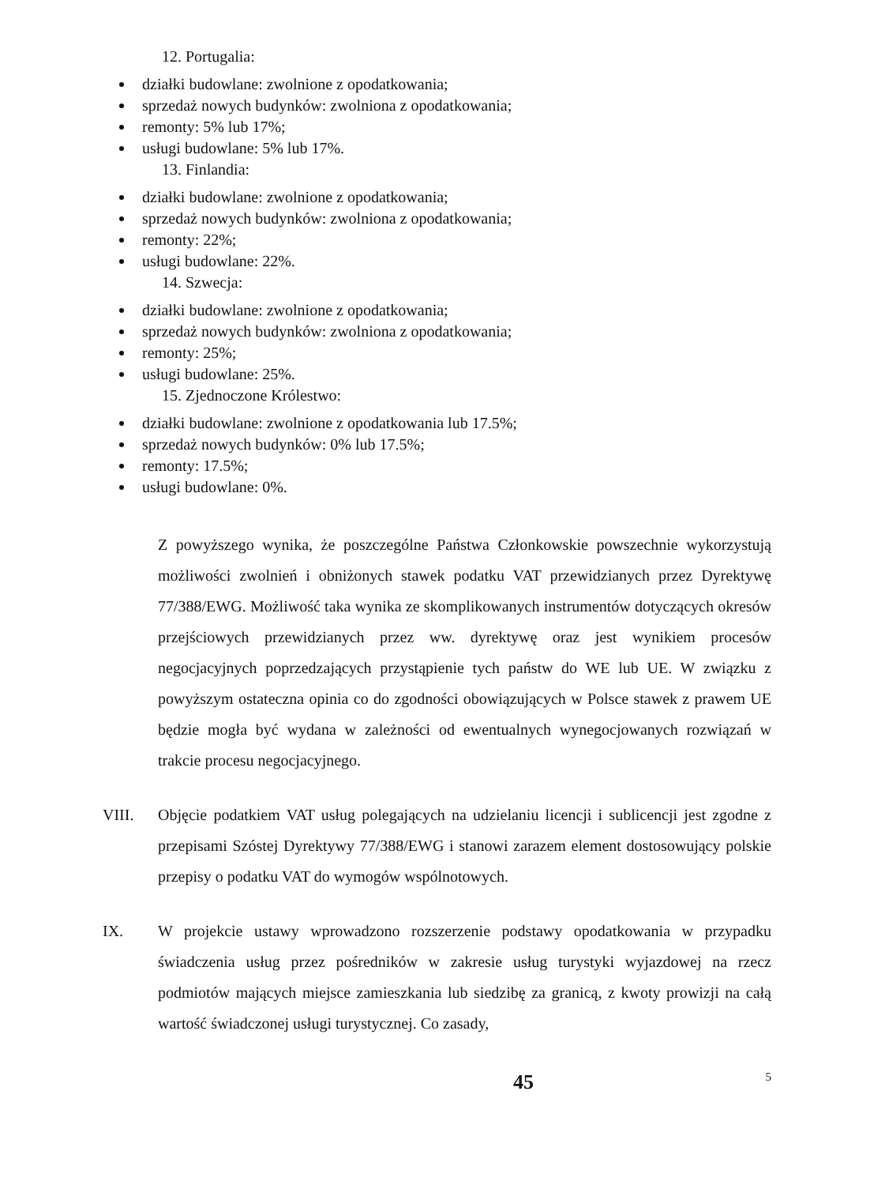12. Portugalia:
działki budowlane: zwolnione z opodatkowania;
sprzedaż nowych budynków: zwolniona z opodatkowania;
remonty: 5% lub 17%;
usługi budowlane: 5% lub 17%.
13. Finlandia:
działki budowlane: zwolnione z opodatkowania;
sprzedaż nowych budynków: zwolniona z opodatkowania;
remonty: 22%;
usługi budowlane: 22%.
14. Szwecja:
działki budowlane: zwolnione z opodatkowania;
sprzedaż nowych budynków: zwolniona z opodatkowania;
remonty: 25%;
usługi budowlane: 25%.
15. Zjednoczone Królestwo:
działki budowlane: zwolnione z opodatkowania lub 17.5%;
sprzedaż nowych budynków: 0% lub 17.5%;
remonty: 17.5%;
usługi budowlane: 0%.
Z powyższego wynika, że poszczególne Państwa Członkowskie powszechnie wykorzystują możliwości zwolnień i obniżonych stawek podatku VAT przewidzianych przez Dyrektywę 77/388/EWG. Możliwość taka wynika ze skomplikowanych instrumentów dotyczących okresów przejściowych przewidzianych przez ww. dyrektywę oraz jest wynikiem procesów negocjacyjnych poprzedzających przystąpienie tych państw do WE lub UE. W związku z powyższym ostateczna opinia co do zgodności obowiązujących w Polsce stawek z prawem UE będzie mogła być wydana w zależności od ewentualnych wynegocjowanych rozwiązań w trakcie procesu negocjacyjnego.
VIII. Objęcie podatkiem VAT usług polegających na udzielaniu licencji i sublicencji jest zgodne z przepisami Szóstej Dyrektywy 77/388/EWG i stanowi zarazem element dostosowujący polskie przepisy o podatku VAT do wymogów wspólnotowych.
IX. W projekcie ustawy wprowadzono rozszerzenie podstawy opodatkowania w przypadku świadczenia usług przez pośredników w zakresie usług turystyki wyjazdowej na rzecz podmiotów mających miejsce zamieszkania lub siedzibę za granicą, z kwoty prowizji na całą wartość świadczonej usługi turystycznej. Co zasady,
45 5